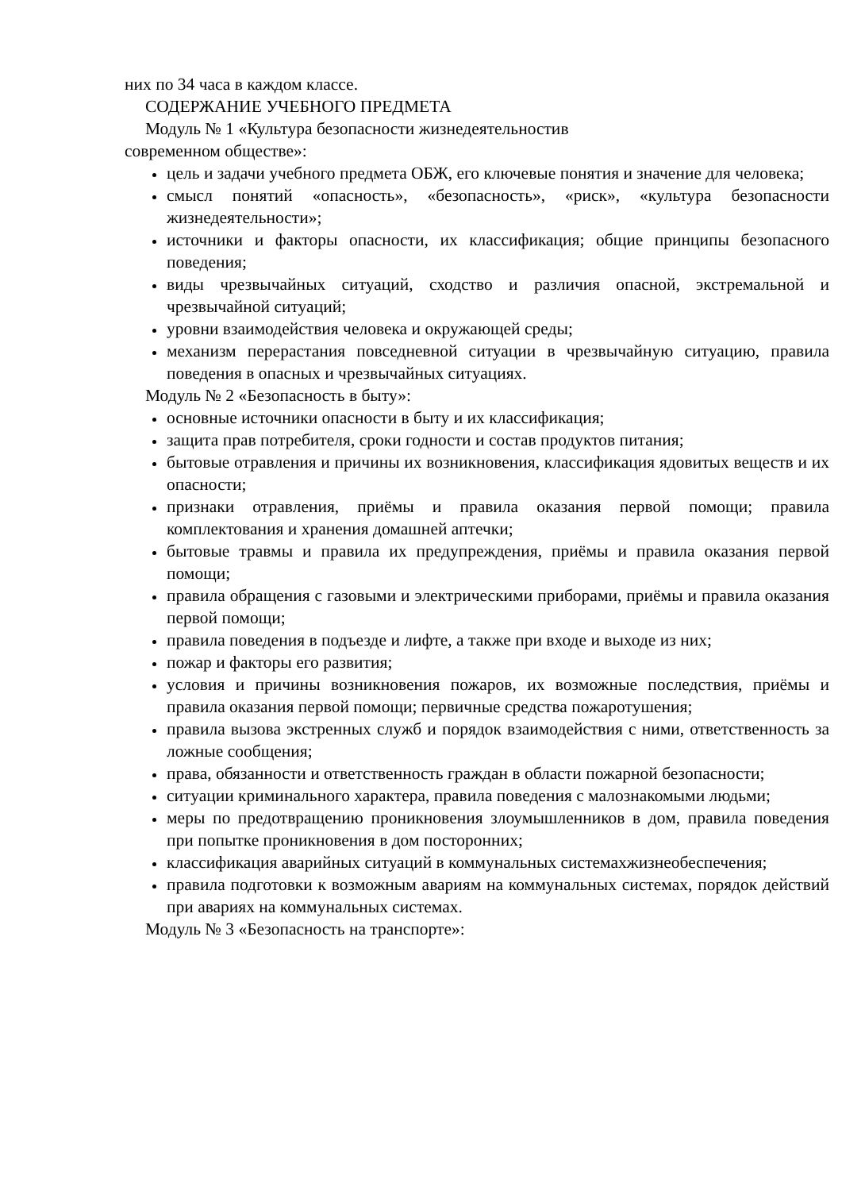них по 34 часа в каждом классе.
СОДЕРЖАНИЕ УЧЕБНОГО ПРЕДМЕТА
Модуль № 1 «Культура безопасности жизнедеятельностив
современном обществе»:
цель и задачи учебного предмета ОБЖ, его ключевые понятия и значение для человека;
смысл понятий «опасность», «безопасность», «риск», «культура безопасности жизнедеятельности»;
источники и факторы опасности, их классификация; общие принципы безопасного поведения;
виды чрезвычайных ситуаций, сходство и различия опасной, экстремальной и чрезвычайной ситуаций;
уровни взаимодействия человека и окружающей среды;
механизм перерастания повседневной ситуации в чрезвычайную ситуацию, правила поведения в опасных и чрезвычайных ситуациях.
Модуль № 2 «Безопасность в быту»:
основные источники опасности в быту и их классификация;
защита прав потребителя, сроки годности и состав продуктов питания;
бытовые отравления и причины их возникновения, классификация ядовитых веществ и их опасности;
признаки отравления, приёмы и правила оказания первой помощи; правила комплектования и хранения домашней аптечки;
бытовые травмы и правила их предупреждения, приёмы и правила оказания первой помощи;
правила обращения с газовыми и электрическими приборами, приёмы и правила оказания первой помощи;
правила поведения в подъезде и лифте, а также при входе и выходе из них;
пожар и факторы его развития;
условия и причины возникновения пожаров, их возможные последствия, приёмы и правила оказания первой помощи; первичные средства пожаротушения;
правила вызова экстренных служб и порядок взаимодействия с ними, ответственность за ложные сообщения;
права, обязанности и ответственность граждан в области пожарной безопасности;
ситуации криминального характера, правила поведения с малознакомыми людьми;
меры по предотвращению проникновения злоумышленников в дом, правила поведения при попытке проникновения в дом посторонних;
классификация аварийных ситуаций в коммунальных системахжизнеобеспечения;
правила подготовки к возможным авариям на коммунальных системах, порядок действий при авариях на коммунальных системах.
Модуль № 3 «Безопасность на транспорте»: